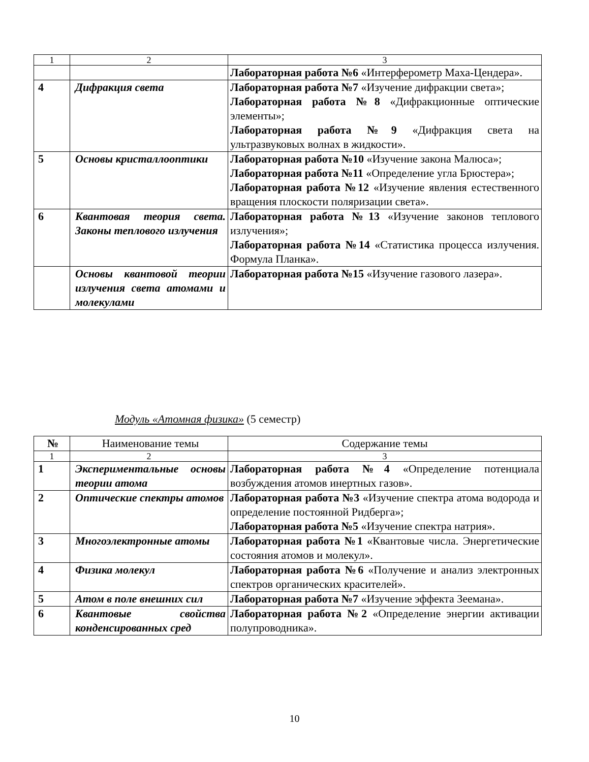| 1 | 2 | 3 |
| | | Лабораторная работа №6 «Интерферометр Маха-Цендера». |
| 4 | Дифракция света | Лабораторная работа №7 «Изучение дифракции света»; Лабораторная работа №8 «Дифракционные оптические элементы»; Лабораторная работа №9 «Дифракция света на ультразвуковых волнах в жидкости». |
| 5 | Основы кристаллооптики | Лабораторная работа №10 «Изучение закона Малюса»; Лабораторная работа №11 «Определение угла Брюстера»; Лабораторная работа №12 «Изучение явления естественного вращения плоскости поляризации света». |
| 6 | Квантовая теория света. Законы теплового излучения | Лабораторная работа №13 «Изучение законов теплового излучения»; Лабораторная работа №14 «Статистика процесса излучения. Формула Планка». |
| | Основы квантовой теории излучения света атомами и молекулами | Лабораторная работа №15 «Изучение газового лазера». |
Модуль «Атомная физика» (5 семестр)
| № | Наименование темы | Содержание темы |
| --- | --- | --- |
| 1 | 2 | 3 |
| 1 | Экспериментальные основы теории атома | Лабораторная работа №4 «Определение потенциала возбуждения атомов инертных газов». |
| 2 | Оптические спектры атомов | Лабораторная работа №3 «Изучение спектра атома водорода и определение постоянной Ридберга»; Лабораторная работа №5 «Изучение спектра натрия». |
| 3 | Многоэлектронные атомы | Лабораторная работа №1 «Квантовые числа. Энергетические состояния атомов и молекул». |
| 4 | Физика молекул | Лабораторная работа №6 «Получение и анализ электронных спектров органических красителей». |
| 5 | Атом в поле внешних сил | Лабораторная работа №7 «Изучение эффекта Зеемана». |
| 6 | Квантовые свойства конденсированных сред | Лабораторная работа №2 «Определение энергии активации полупроводника». |
10